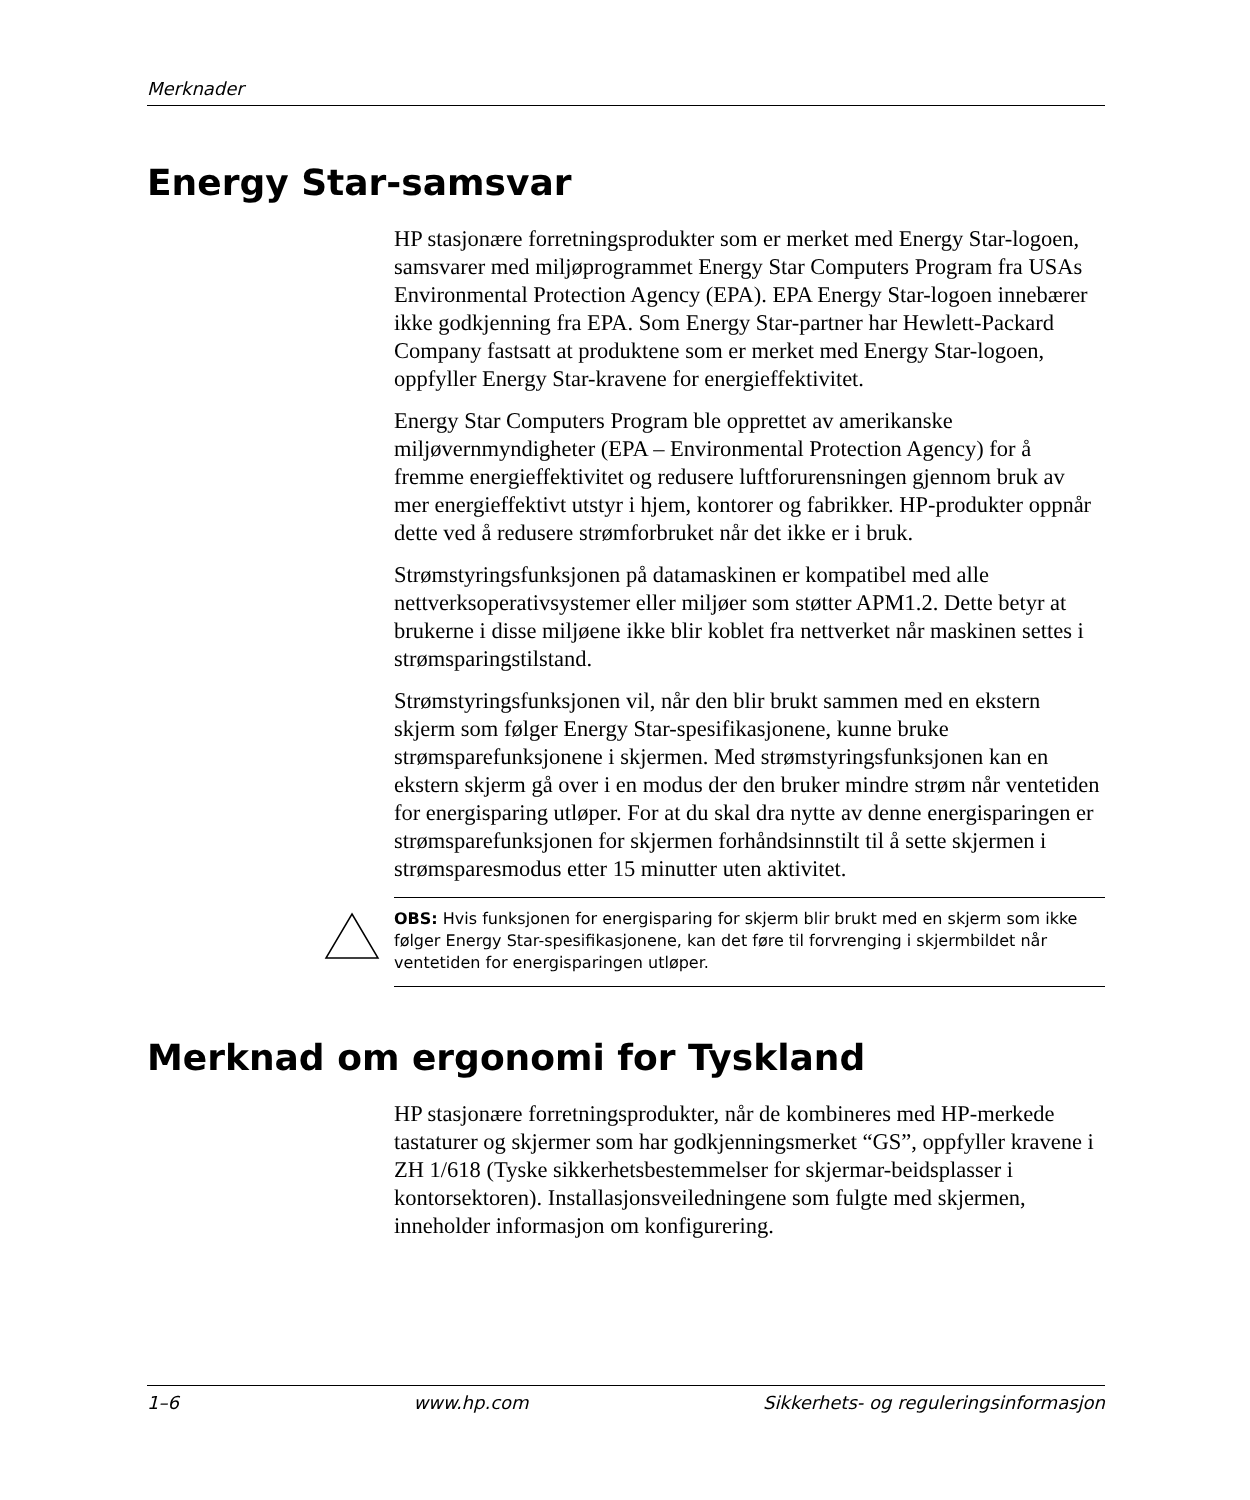Merknader
Energy Star-samsvar
HP stasjonære forretningsprodukter som er merket med Energy Star-logoen, samsvarer med miljøprogrammet Energy Star Computers Program fra USAs Environmental Protection Agency (EPA). EPA Energy Star-logoen innebærer ikke godkjenning fra EPA. Som Energy Star-partner har Hewlett-Packard Company fastsatt at produktene som er merket med Energy Star-logoen, oppfyller Energy Star-kravene for energieffektivitet.
Energy Star Computers Program ble opprettet av amerikanske miljøvernmyndigheter (EPA – Environmental Protection Agency) for å fremme energieffektivitet og redusere luftforurensningen gjennom bruk av mer energieffektivt utstyr i hjem, kontorer og fabrikker. HP-produkter oppnår dette ved å redusere strømforbruket når det ikke er i bruk.
Strømstyringsfunksjonen på datamaskinen er kompatibel med alle nettverksoperativsystemer eller miljøer som støtter APM1.2. Dette betyr at brukerne i disse miljøene ikke blir koblet fra nettverket når maskinen settes i strømsparingstilstand.
Strømstyringsfunksjonen vil, når den blir brukt sammen med en ekstern skjerm som følger Energy Star-spesifikasjonene, kunne bruke strømsparefunksjonene i skjermen. Med strømstyringsfunksjonen kan en ekstern skjerm gå over i en modus der den bruker mindre strøm når ventetiden for energisparing utløper. For at du skal dra nytte av denne energisparingen er strømsparefunksjonen for skjermen forhåndsinnstilt til å sette skjermen i strømsparesmodus etter 15 minutter uten aktivitet.
OBS: Hvis funksjonen for energisparing for skjerm blir brukt med en skjerm som ikke følger Energy Star-spesifikasjonene, kan det føre til forvrenging i skjermbildet når ventetiden for energisparingen utløper.
Merknad om ergonomi for Tyskland
HP stasjonære forretningsprodukter, når de kombineres med HP-merkede tastaturer og skjermer som har godkjenningsmerket “GS”, oppfyller kravene i ZH 1/618 (Tyske sikkerhetsbestemmelser for skjermar-beidsplasser i kontorsektoren). Installasjonsveiledningene som fulgte med skjermen, inneholder informasjon om konfigurering.
1–6 www.hp.com Sikkerhets- og reguleringsinformasjon